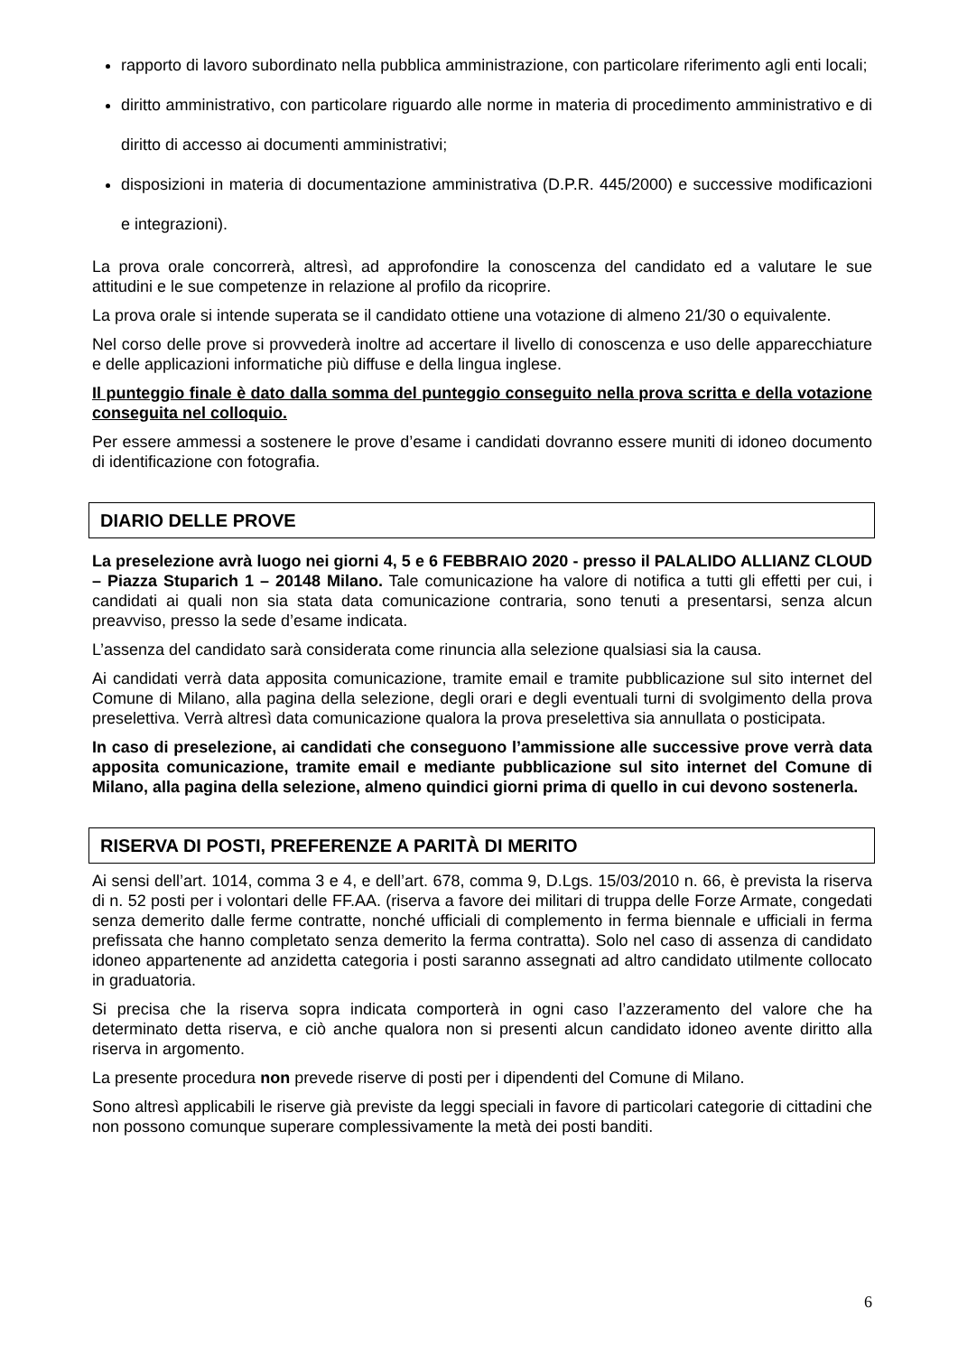rapporto di lavoro subordinato nella pubblica amministrazione, con particolare riferimento agli enti locali;
diritto amministrativo, con particolare riguardo alle norme in materia di procedimento amministrativo e di diritto di accesso ai documenti amministrativi;
disposizioni in materia di documentazione amministrativa (D.P.R. 445/2000) e successive modificazioni e integrazioni).
La prova orale concorrerà, altresì, ad approfondire la conoscenza del candidato ed a valutare le sue attitudini e le sue competenze in relazione al profilo da ricoprire.
La prova orale si intende superata se il candidato ottiene una votazione di almeno 21/30 o equivalente.
Nel corso delle prove si provvederà inoltre ad accertare il livello di conoscenza e uso delle apparecchiature e delle applicazioni informatiche più diffuse e della lingua inglese.
Il punteggio finale è dato dalla somma del punteggio conseguito nella prova scritta e della votazione conseguita nel colloquio.
Per essere ammessi a sostenere le prove d’esame i candidati dovranno essere muniti di idoneo documento di identificazione con fotografia.
DIARIO DELLE PROVE
La preselezione avrà luogo nei giorni 4, 5 e 6 FEBBRAIO 2020 - presso il PALALIDO ALLIANZ CLOUD – Piazza Stuparich 1 – 20148 Milano. Tale comunicazione ha valore di notifica a tutti gli effetti per cui, i candidati ai quali non sia stata data comunicazione contraria, sono tenuti a presentarsi, senza alcun preavviso, presso la sede d’esame indicata.
L’assenza del candidato sarà considerata come rinuncia alla selezione qualsiasi sia la causa.
Ai candidati verrà data apposita comunicazione, tramite email e tramite pubblicazione sul sito internet del Comune di Milano, alla pagina della selezione, degli orari e degli eventuali turni di svolgimento della prova preselettiva. Verrà altresì data comunicazione qualora la prova preselettiva sia annullata o posticipata.
In caso di preselezione, ai candidati che conseguono l’ammissione alle successive prove verrà data apposita comunicazione, tramite email e mediante pubblicazione sul sito internet del Comune di Milano, alla pagina della selezione, almeno quindici giorni prima di quello in cui devono sostenerla.
RISERVA DI POSTI, PREFERENZE A PARITÀ DI MERITO
Ai sensi dell’art. 1014, comma 3 e 4, e dell’art. 678, comma 9, D.Lgs. 15/03/2010 n. 66, è prevista la riserva di n. 52 posti per i volontari delle FF.AA. (riserva a favore dei militari di truppa delle Forze Armate, congedati senza demerito dalle ferme contratte, nonché ufficiali di complemento in ferma biennale e ufficiali in ferma prefissata che hanno completato senza demerito la ferma contratta). Solo nel caso di assenza di candidato idoneo appartenente ad anzidetta categoria i posti saranno assegnati ad altro candidato utilmente collocato in graduatoria.
Si precisa che la riserva sopra indicata comporterà in ogni caso l’azzeramento del valore che ha determinato detta riserva, e ciò anche qualora non si presenti alcun candidato idoneo avente diritto alla riserva in argomento.
La presente procedura non prevede riserve di posti per i dipendenti del Comune di Milano.
Sono altresì applicabili le riserve già previste da leggi speciali in favore di particolari categorie di cittadini che non possono comunque superare complessivamente la metà dei posti banditi.
6